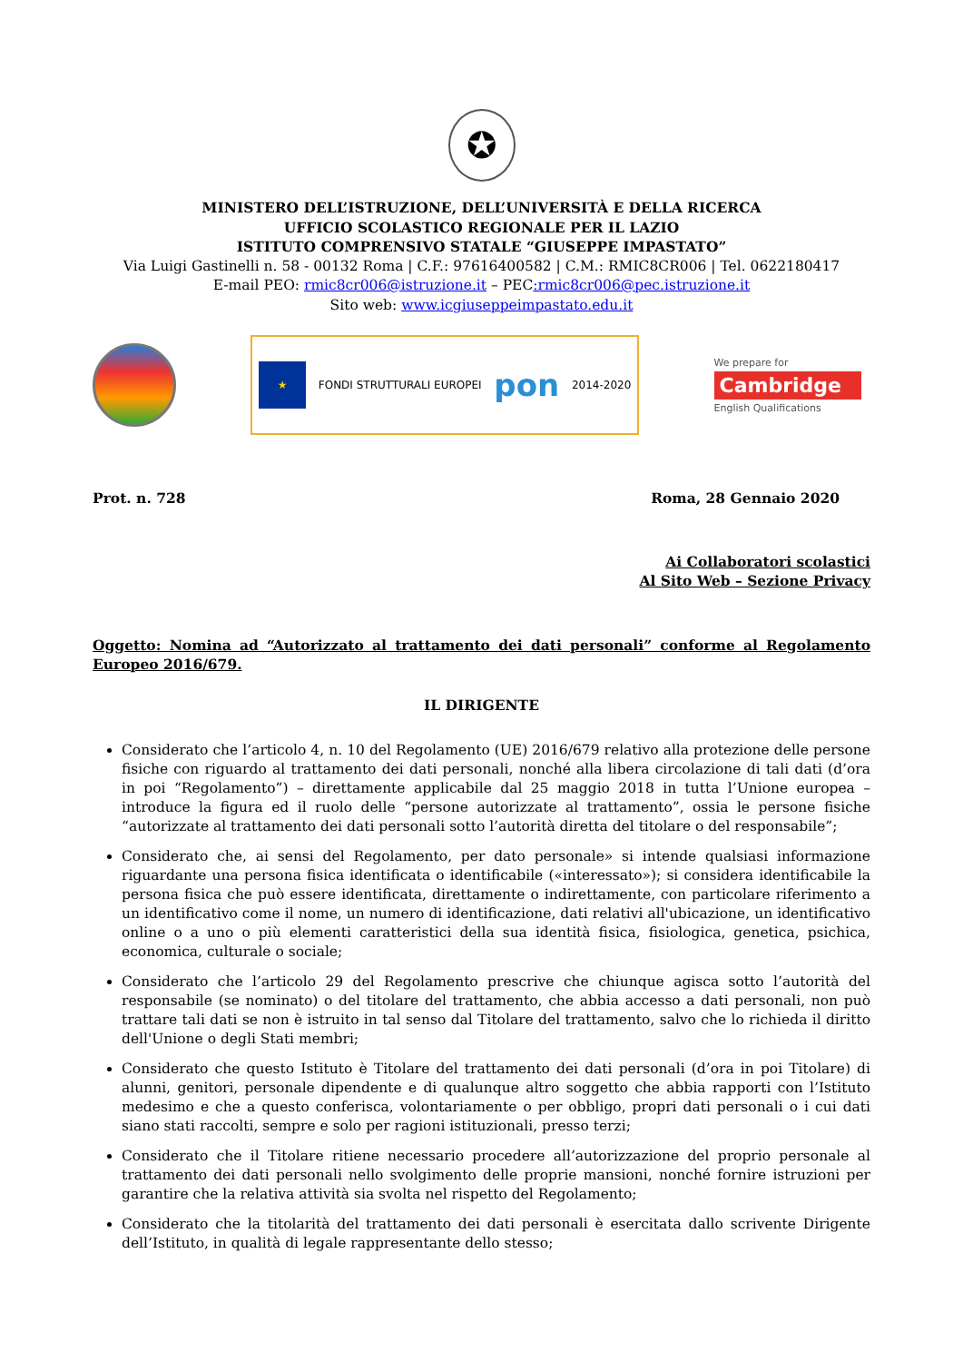✪
MINISTERO DELL’ISTRUZIONE, DELL’UNIVERSITÀ E DELLA RICERCA
UFFICIO SCOLASTICO REGIONALE PER IL LAZIO
ISTITUTO COMPRENSIVO STATALE “GIUSEPPE IMPASTATO”
Via Luigi Gastinelli n. 58 - 00132 Roma | C.F.: 97616400582 | C.M.: RMIC8CR006 | Tel. 0622180417
E-mail PEO: rmic8cr006@istruzione.it – PEC:rmic8cr006@pec.istruzione.it
Sito web: www.icgiuseppeimpastato.edu.it
★
FONDI STRUTTURALI EUROPEI
pon
2014-2020
We prepare for
Cambridge
English Qualifications
Prot. n. 728 Roma, 28 Gennaio 2020
Ai Collaboratori scolastici
Al Sito Web – Sezione Privacy
Oggetto: Nomina ad “Autorizzato al trattamento dei dati personali” conforme al Regolamento Europeo 2016/679.
IL DIRIGENTE
Considerato che l’articolo 4, n. 10 del Regolamento (UE) 2016/679 relativo alla protezione delle persone fisiche con riguardo al trattamento dei dati personali, nonché alla libera circolazione di tali dati (d’ora in poi “Regolamento”) – direttamente applicabile dal 25 maggio 2018 in tutta l’Unione europea – introduce la figura ed il ruolo delle “persone autorizzate al trattamento”, ossia le persone fisiche “autorizzate al trattamento dei dati personali sotto l’autorità diretta del titolare o del responsabile”;
Considerato che, ai sensi del Regolamento, per dato personale» si intende qualsiasi informazione riguardante una persona fisica identificata o identificabile («interessato»); si considera identificabile la persona fisica che può essere identificata, direttamente o indirettamente, con particolare riferimento a un identificativo come il nome, un numero di identificazione, dati relativi all'ubicazione, un identificativo online o a uno o più elementi caratteristici della sua identità fisica, fisiologica, genetica, psichica, economica, culturale o sociale;
Considerato che l’articolo 29 del Regolamento prescrive che chiunque agisca sotto l’autorità del responsabile (se nominato) o del titolare del trattamento, che abbia accesso a dati personali, non può trattare tali dati se non è istruito in tal senso dal Titolare del trattamento, salvo che lo richieda il diritto dell'Unione o degli Stati membri;
Considerato che questo Istituto è Titolare del trattamento dei dati personali (d’ora in poi Titolare) di alunni, genitori, personale dipendente e di qualunque altro soggetto che abbia rapporti con l’Istituto medesimo e che a questo conferisca, volontariamente o per obbligo, propri dati personali o i cui dati siano stati raccolti, sempre e solo per ragioni istituzionali, presso terzi;
Considerato che il Titolare ritiene necessario procedere all’autorizzazione del proprio personale al trattamento dei dati personali nello svolgimento delle proprie mansioni, nonché fornire istruzioni per garantire che la relativa attività sia svolta nel rispetto del Regolamento;
Considerato che la titolarità del trattamento dei dati personali è esercitata dallo scrivente Dirigente dell’Istituto, in qualità di legale rappresentante dello stesso;